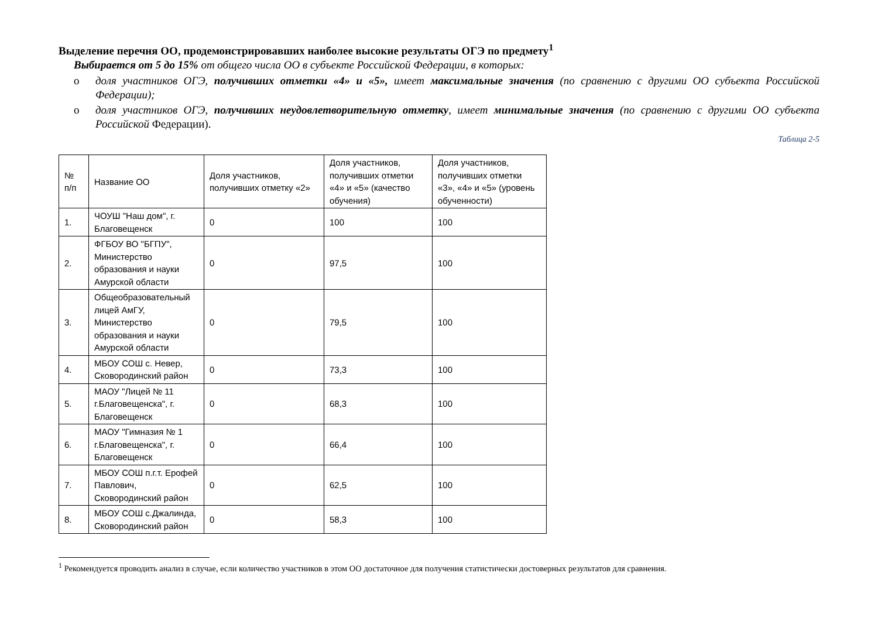Выделение перечня ОО, продемонстрировавших наиболее высокие результаты ОГЭ по предмету<sup>1</sup>
Выбирается от 5 до 15% от общего числа ОО в субъекте Российской Федерации, в которых:
o доля участников ОГЭ, получивших отметки «4» и «5», имеет максимальные значения (по сравнению с другими ОО субъекта Российской Федерации);
o доля участников ОГЭ, получивших неудовлетворительную отметку, имеет минимальные значения (по сравнению с другими ОО субъекта Российской Федерации).
Таблица 2-5
| № п/п | Название ОО | Доля участников, получивших отметку «2» | Доля участников, получивших отметки «4» и «5» (качество обучения) | Доля участников, получивших отметки «3», «4» и «5» (уровень обученности) |
| 1. | ЧОУШ "Наш дом", г. Благовещенск | 0 | 100 | 100 |
| 2. | ФГБОУ ВО "БГПУ", Министерство образования и науки Амурской области | 0 | 97,5 | 100 |
| 3. | Общеобразовательный лицей АмГУ, Министерство образования и науки Амурской области | 0 | 79,5 | 100 |
| 4. | МБОУ СОШ с. Невер, Сковородинский район | 0 | 73,3 | 100 |
| 5. | МАОУ "Лицей № 11 г.Благовещенска", г. Благовещенск | 0 | 68,3 | 100 |
| 6. | МАОУ "Гимназия № 1 г.Благовещенска", г. Благовещенск | 0 | 66,4 | 100 |
| 7. | МБОУ СОШ п.г.т. Ерофей Павлович, Сковородинский район | 0 | 62,5 | 100 |
| 8. | МБОУ СОШ с.Джалинда, Сковородинский район | 0 | 58,3 | 100 |
<sup>1</sup> Рекомендуется проводить анализ в случае, если количество участников в этом ОО достаточное для получения статистически достоверных результатов для сравнения.